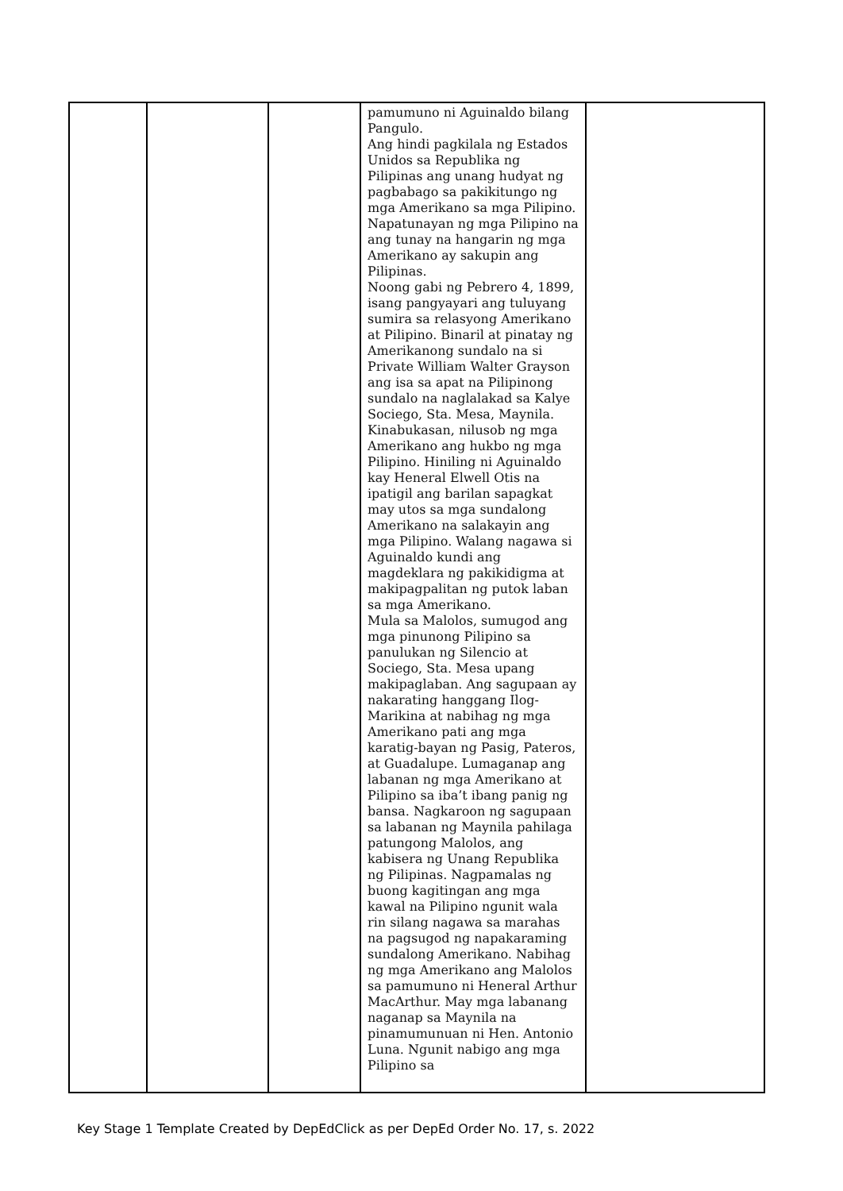| | | | pamumuno ni Aguinaldo bilang Pangulo. Ang hindi pagkilala ng Estados Unidos sa Republika ng Pilipinas ang unang hudyat ng pagbabago sa pakikitungo ng mga Amerikano sa mga Pilipino. Napatunayan ng mga Pilipino na ang tunay na hangarin ng mga Amerikano ay sakupin ang Pilipinas. Noong gabi ng Pebrero 4, 1899, isang pangyayari ang tuluyang sumira sa relasyong Amerikano at Pilipino. Binaril at pinatay ng Amerikanong sundalo na si Private William Walter Grayson ang isa sa apat na Pilipinong sundalo na naglalakad sa Kalye Sociego, Sta. Mesa, Maynila. Kinabukasan, nilusob ng mga Amerikano ang hukbo ng mga Pilipino. Hiniling ni Aguinaldo kay Heneral Elwell Otis na ipatigil ang barilan sapagkat may utos sa mga sundalong Amerikano na salakayin ang mga Pilipino. Walang nagawa si Aguinaldo kundi ang magdeklara ng pakikidigma at makipagpalitan ng putok laban sa mga Amerikano. Mula sa Malolos, sumugod ang mga pinunong Pilipino sa panulukan ng Silencio at Sociego, Sta. Mesa upang makipaglaban. Ang sagupaan ay nakarating hanggang Ilog-Marikina at nabihag ng mga Amerikano pati ang mga karatig-bayan ng Pasig, Pateros, at Guadalupe. Lumaganap ang labanan ng mga Amerikano at Pilipino sa iba’t ibang panig ng bansa. Nagkaroon ng sagupaan sa labanan ng Maynila pahilaga patungong Malolos, ang kabisera ng Unang Republika ng Pilipinas. Nagpamalas ng buong kagitingan ang mga kawal na Pilipino ngunit wala rin silang nagawa sa marahas na pagsugod ng napakaraming sundalong Amerikano. Nabihag ng mga Amerikano ang Malolos sa pamumuno ni Heneral Arthur MacArthur. May mga labanang naganap sa Maynila na pinamumunuan ni Hen. Antonio Luna. Ngunit nabigo ang mga Pilipino sa | |
Key Stage 1 Template Created by DepEdClick as per DepEd Order No. 17, s. 2022